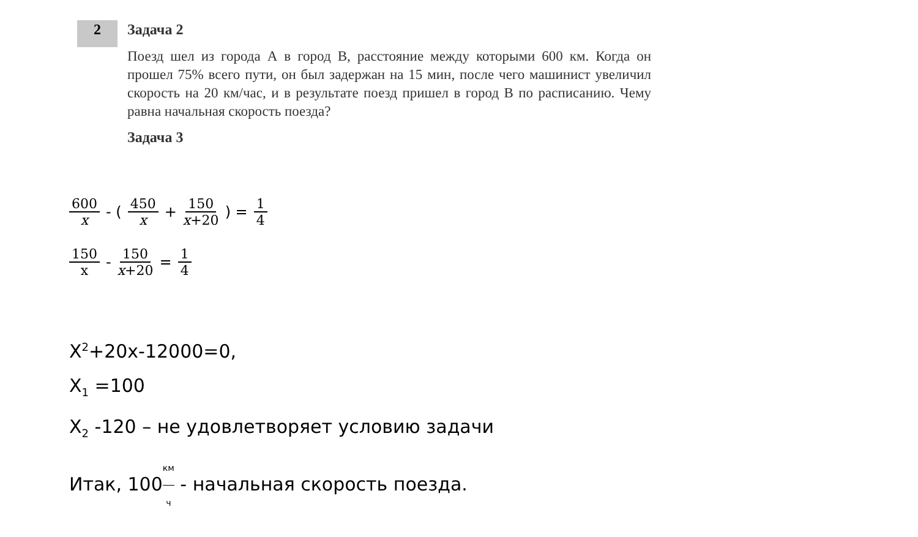2
Задача 2
Поезд шел из города А в город В, расстояние между которыми 600 км. Когда он прошел 75% всего пути, он был задержан на 15 мин, после чего машинист увеличил скорость на 20 км/час, и в результате поезд пришел в город В по расписанию. Чему равна начальная скорость поезда?
Задача 3
600 x - ( 450 x + 150 x+20 ) = 1 4
150 x - 150 x+20 = 1 4
X<sup>2</sup>+20x-12000=0,
X<sub>1</sub> =100
X<sub>2</sub> -120 – не удовлетворяет условию задачи
Итак, 100км ч - начальная скорость поезда.